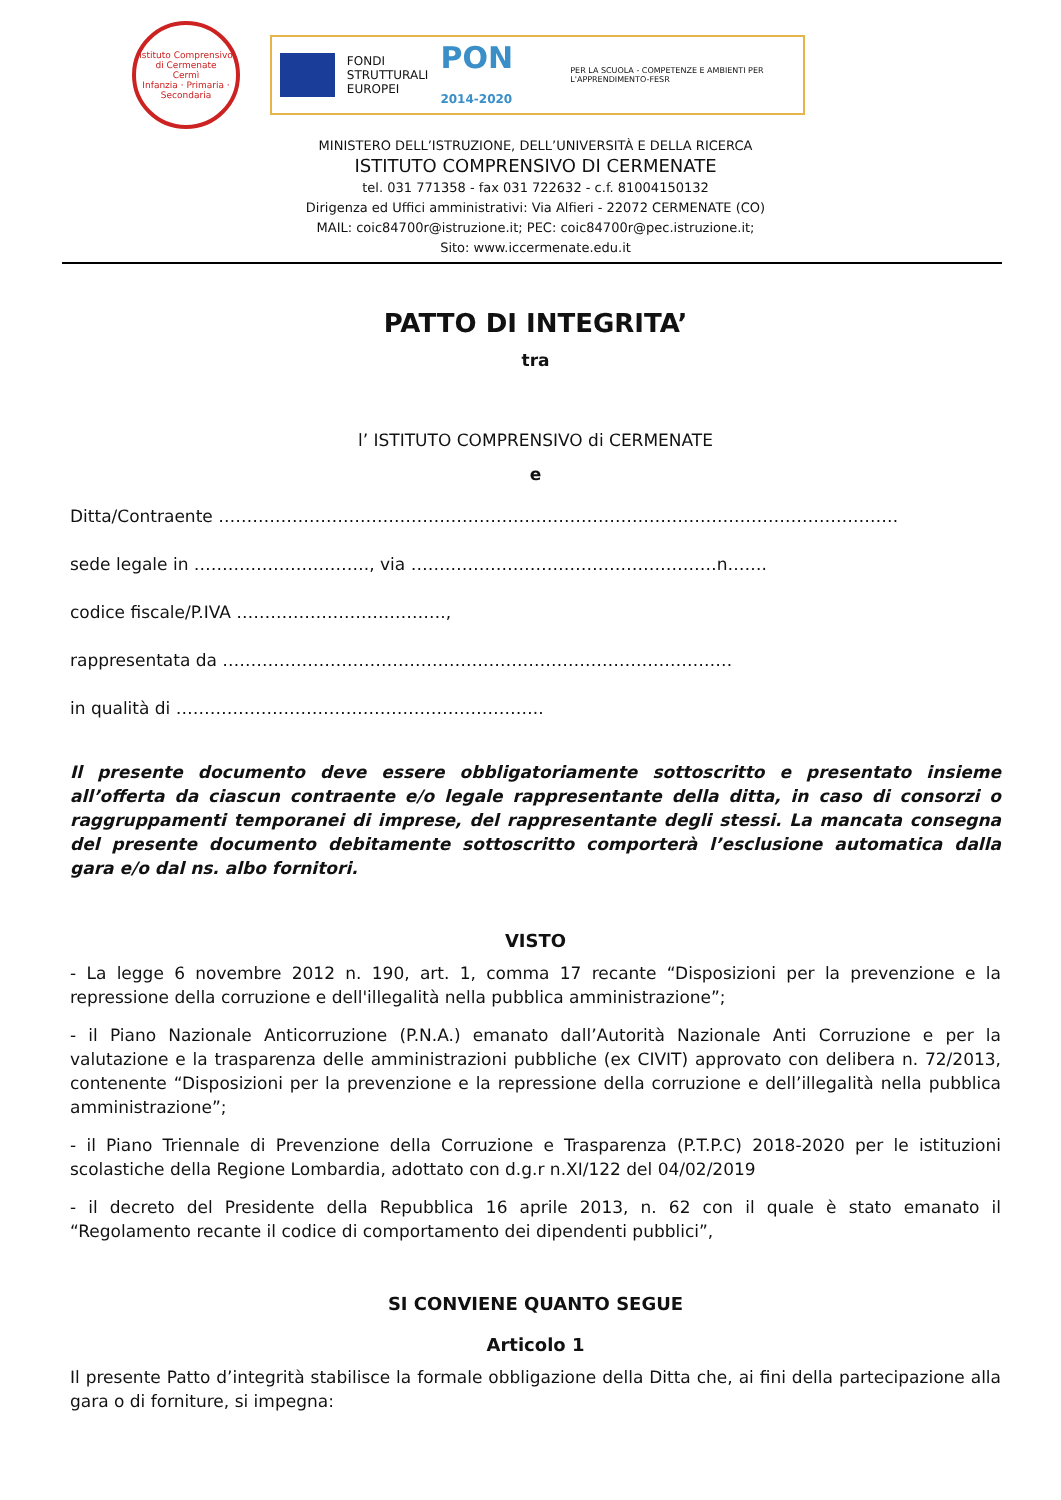Istituto Comprensivo di Cermenate
Cermì
Infanzia · Primaria · Secondaria
FONDI
STRUTTURALI
EUROPEI
PON 2014-2020
PER LA SCUOLA - COMPETENZE E AMBIENTI PER L'APPRENDIMENTO-FESR
MINISTERO DELL’ISTRUZIONE, DELL’UNIVERSITÀ E DELLA RICERCA
ISTITUTO COMPRENSIVO DI CERMENATE
tel. 031 771358 - fax 031 722632 - c.f. 81004150132
Dirigenza ed Uffici amministrativi: Via Alfieri - 22072 CERMENATE (CO)
MAIL: coic84700r@istruzione.it; PEC: coic84700r@pec.istruzione.it;
Sito: www.iccermenate.edu.it
PATTO DI INTEGRITA’
tra
l’ ISTITUTO COMPRENSIVO di CERMENATE
e
Ditta/Contraente …………………………………………………………………………………………………………
sede legale in …………………………., via ………………………………………………n…….
codice fiscale/P.IVA ……………………………….,
rappresentata da ………………………………………………………………………………
in qualità di ………………………………………………………..
Il presente documento deve essere obbligatoriamente sottoscritto e presentato insieme all’offerta da ciascun contraente e/o legale rappresentante della ditta, in caso di consorzi o raggruppamenti temporanei di imprese, del rappresentante degli stessi. La mancata consegna del presente documento debitamente sottoscritto comporterà l’esclusione automatica dalla gara e/o dal ns. albo fornitori.
VISTO
- La legge 6 novembre 2012 n. 190, art. 1, comma 17 recante “Disposizioni per la prevenzione e la repressione della corruzione e dell'illegalità nella pubblica amministrazione”;
- il Piano Nazionale Anticorruzione (P.N.A.) emanato dall’Autorità Nazionale Anti Corruzione e per la valutazione e la trasparenza delle amministrazioni pubbliche (ex CIVIT) approvato con delibera n. 72/2013, contenente “Disposizioni per la prevenzione e la repressione della corruzione e dell’illegalità nella pubblica amministrazione”;
- il Piano Triennale di Prevenzione della Corruzione e Trasparenza (P.T.P.C) 2018-2020 per le istituzioni scolastiche della Regione Lombardia, adottato con d.g.r n.XI/122 del 04/02/2019
- il decreto del Presidente della Repubblica 16 aprile 2013, n. 62 con il quale è stato emanato il “Regolamento recante il codice di comportamento dei dipendenti pubblici”,
SI CONVIENE QUANTO SEGUE
Articolo 1
Il presente Patto d’integrità stabilisce la formale obbligazione della Ditta che, ai fini della partecipazione alla gara o di forniture, si impegna: